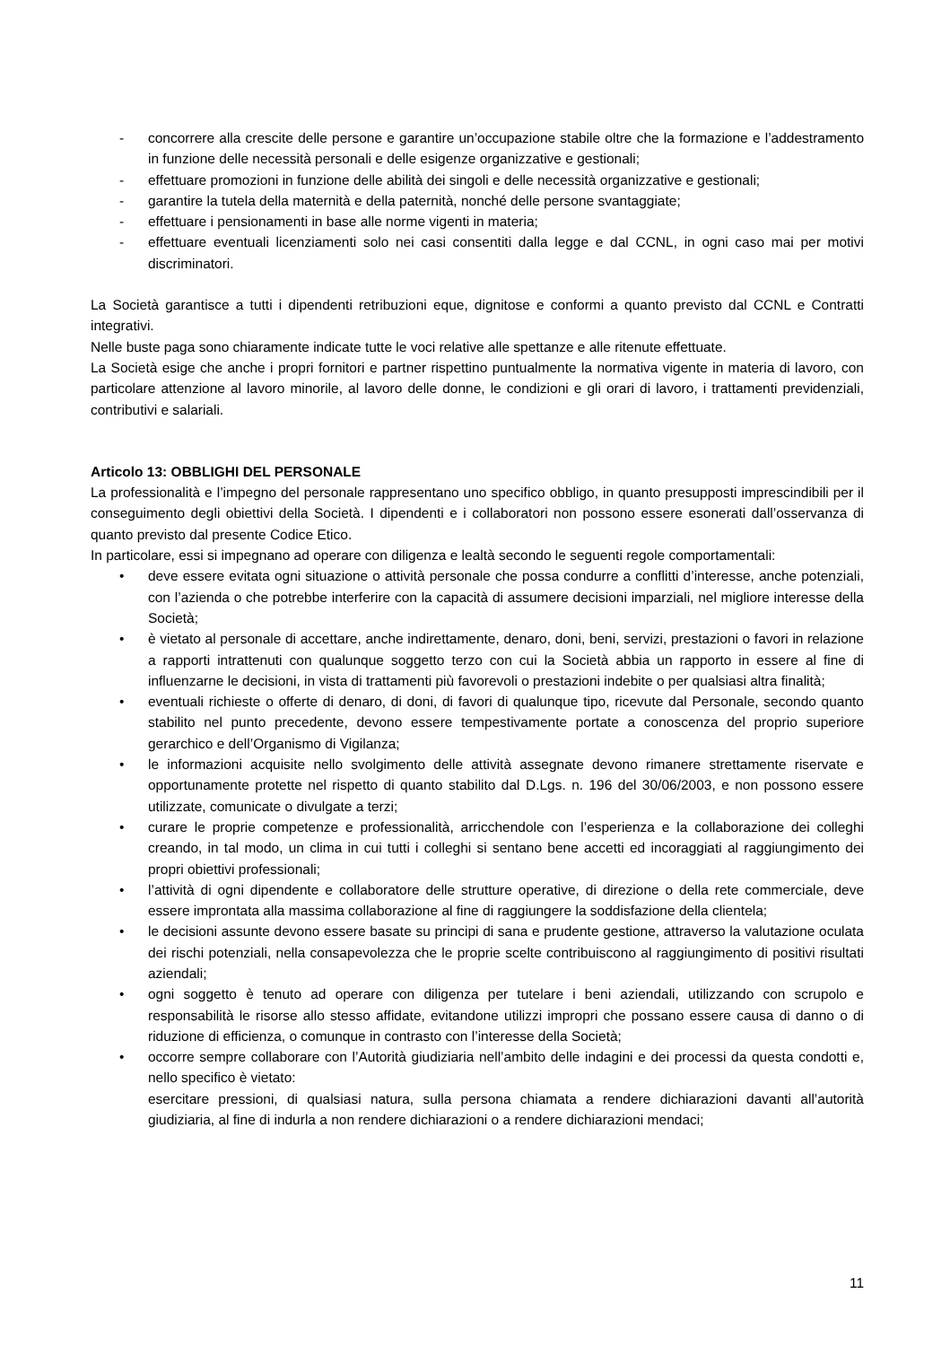- concorrere alla crescite delle persone e garantire un’occupazione stabile oltre che la formazione e l’addestramento in funzione delle necessità personali e delle esigenze organizzative e gestionali;
- effettuare promozioni in funzione delle abilità dei singoli e delle necessità organizzative e gestionali;
- garantire la tutela della maternità e della paternità, nonché delle persone svantaggiate;
- effettuare i pensionamenti in base alle norme vigenti in materia;
- effettuare eventuali licenziamenti solo nei casi consentiti dalla legge e dal CCNL, in ogni caso mai per motivi discriminatori.
La Società garantisce a tutti i dipendenti retribuzioni eque, dignitose e conformi a quanto previsto dal CCNL e Contratti integrativi.
Nelle buste paga sono chiaramente indicate tutte le voci relative alle spettanze e alle ritenute effettuate.
La Società esige che anche i propri fornitori e partner rispettino puntualmente la normativa vigente in materia di lavoro, con particolare attenzione al lavoro minorile, al lavoro delle donne, le condizioni e gli orari di lavoro, i trattamenti previdenziali, contributivi e salariali.
Articolo 13: OBBLIGHI DEL PERSONALE
La professionalità e l’impegno del personale rappresentano uno specifico obbligo, in quanto presupposti imprescindibili per il conseguimento degli obiettivi della Società. I dipendenti e i collaboratori non possono essere esonerati dall’osservanza di quanto previsto dal presente Codice Etico.
In particolare, essi si impegnano ad operare con diligenza e lealtà secondo le seguenti regole comportamentali:
• deve essere evitata ogni situazione o attività personale che possa condurre a conflitti d’interesse, anche potenziali, con l’azienda o che potrebbe interferire con la capacità di assumere decisioni imparziali, nel migliore interesse della Società;
• è vietato al personale di accettare, anche indirettamente, denaro, doni, beni, servizi, prestazioni o favori in relazione a rapporti intrattenuti con qualunque soggetto terzo con cui la Società abbia un rapporto in essere al fine di influenzarne le decisioni, in vista di trattamenti più favorevoli o prestazioni indebite o per qualsiasi altra finalità;
• eventuali richieste o offerte di denaro, di doni, di favori di qualunque tipo, ricevute dal Personale, secondo quanto stabilito nel punto precedente, devono essere tempestivamente portate a conoscenza del proprio superiore gerarchico e dell’Organismo di Vigilanza;
• le informazioni acquisite nello svolgimento delle attività assegnate devono rimanere strettamente riservate e opportunamente protette nel rispetto di quanto stabilito dal D.Lgs. n. 196 del 30/06/2003, e non possono essere utilizzate, comunicate o divulgate a terzi;
• curare le proprie competenze e professionalità, arricchendole con l’esperienza e la collaborazione dei colleghi creando, in tal modo, un clima in cui tutti i colleghi si sentano bene accetti ed incoraggiati al raggiungimento dei propri obiettivi professionali;
• l’attività di ogni dipendente e collaboratore delle strutture operative, di direzione o della rete commerciale, deve essere improntata alla massima collaborazione al fine di raggiungere la soddisfazione della clientela;
• le decisioni assunte devono essere basate su principi di sana e prudente gestione, attraverso la valutazione oculata dei rischi potenziali, nella consapevolezza che le proprie scelte contribuiscono al raggiungimento di positivi risultati aziendali;
• ogni soggetto è tenuto ad operare con diligenza per tutelare i beni aziendali, utilizzando con scrupolo e responsabilità le risorse allo stesso affidate, evitandone utilizzi impropri che possano essere causa di danno o di riduzione di efficienza, o comunque in contrasto con l’interesse della Società;
• occorre sempre collaborare con l’Autorità giudiziaria nell’ambito delle indagini e dei processi da questa condotti e, nello specifico è vietato:
esercitare pressioni, di qualsiasi natura, sulla persona chiamata a rendere dichiarazioni davanti all’autorità giudiziaria, al fine di indurla a non rendere dichiarazioni o a rendere dichiarazioni mendaci;
11